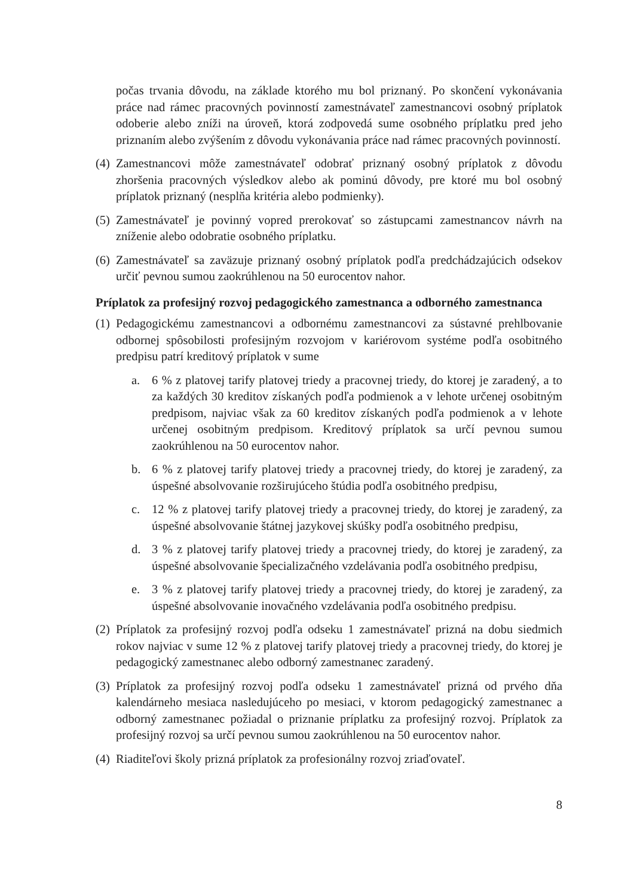počas trvania dôvodu, na základe ktorého mu bol priznaný. Po skončení vykonávania práce nad rámec pracovných povinností zamestnávateľ zamestnancovi osobný príplatok odoberie alebo zníži na úroveň, ktorá zodpovedá sume osobného príplatku pred jeho priznaním alebo zvýšením z dôvodu vykonávania práce nad rámec pracovných povinností.
(4) Zamestnancovi môže zamestnávateľ odobrať priznaný osobný príplatok z dôvodu zhoršenia pracovných výsledkov alebo ak pominú dôvody, pre ktoré mu bol osobný príplatok priznaný (nesplňa kritéria alebo podmienky).
(5) Zamestnávateľ je povinný vopred prerokovať so zástupcami zamestnancov návrh na zníženie alebo odobratie osobného príplatku.
(6) Zamestnávateľ sa zaväzuje priznaný osobný príplatok podľa predchádzajúcich odsekov určiť pevnou sumou zaokrúhlenou na 50 eurocentov nahor.
Príplatok za profesijný rozvoj pedagogického zamestnanca a odborného zamestnanca
(1) Pedagogickému zamestnancovi a odbornému zamestnancovi za sústavné prehlbovanie odbornej spôsobilosti profesijným rozvojom v kariérovom systéme podľa osobitného predpisu patrí kreditový príplatok v sume
a. 6 % z platovej tarify platovej triedy a pracovnej triedy, do ktorej je zaradený, a to za každých 30 kreditov získaných podľa podmienok a v lehote určenej osobitným predpisom, najviac však za 60 kreditov získaných podľa podmienok a v lehote určenej osobitným predpisom. Kreditový príplatok sa určí pevnou sumou zaokrúhlenou na 50 eurocentov nahor.
b. 6 % z platovej tarify platovej triedy a pracovnej triedy, do ktorej je zaradený, za úspešné absolvovanie rozširujúceho štúdia podľa osobitného predpisu,
c. 12 % z platovej tarify platovej triedy a pracovnej triedy, do ktorej je zaradený, za úspešné absolvovanie štátnej jazykovej skúšky podľa osobitného predpisu,
d. 3 % z platovej tarify platovej triedy a pracovnej triedy, do ktorej je zaradený, za úspešné absolvovanie špecializačného vzdelávania podľa osobitného predpisu,
e. 3 % z platovej tarify platovej triedy a pracovnej triedy, do ktorej je zaradený, za úspešné absolvovanie inovačného vzdelávania podľa osobitného predpisu.
(2) Príplatok za profesijný rozvoj podľa odseku 1 zamestnávateľ prizná na dobu siedmich rokov najviac v sume 12 % z platovej tarify platovej triedy a pracovnej triedy, do ktorej je pedagogický zamestnanec alebo odborný zamestnanec zaradený.
(3) Príplatok za profesijný rozvoj podľa odseku 1 zamestnávateľ prizná od prvého dňa kalendárneho mesiaca nasledujúceho po mesiaci, v ktorom pedagogický zamestnanec a odborný zamestnanec požiadal o priznanie príplatku za profesijný rozvoj. Príplatok za profesijný rozvoj sa určí pevnou sumou zaokrúhlenou na 50 eurocentov nahor.
(4) Riaditeľovi školy prizná príplatok za profesionálny rozvoj zriaďovateľ.
8